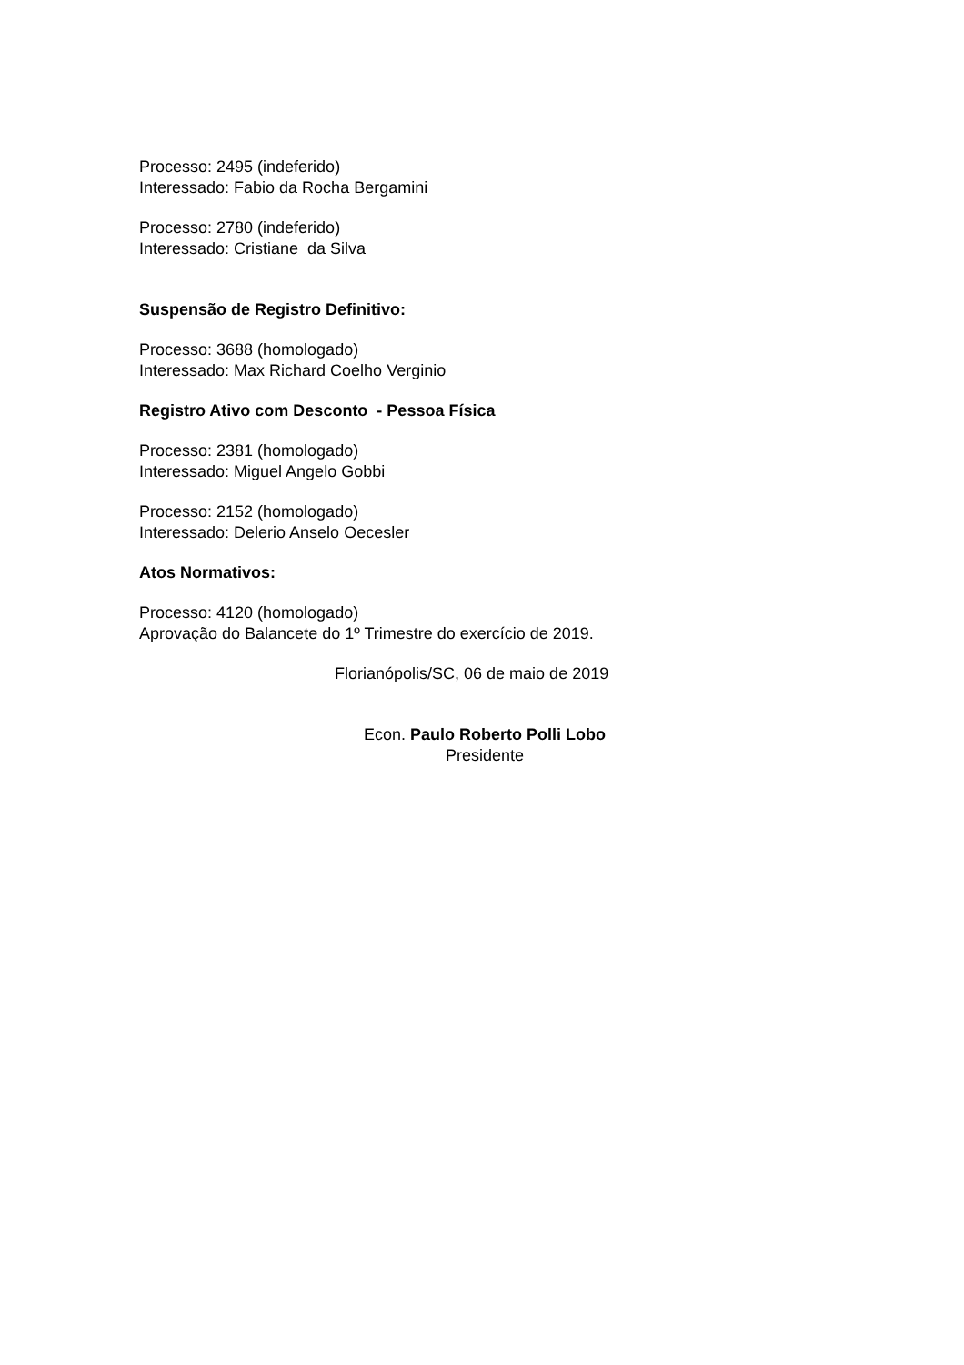Processo: 2495 (indeferido)
Interessado: Fabio da Rocha Bergamini
Processo: 2780 (indeferido)
Interessado: Cristiane da Silva
Suspensão de Registro Definitivo:
Processo: 3688 (homologado)
Interessado: Max Richard Coelho Verginio
Registro Ativo com Desconto - Pessoa Física
Processo: 2381 (homologado)
Interessado: Miguel Angelo Gobbi
Processo: 2152 (homologado)
Interessado: Delerio Anselo Oecesler
Atos Normativos:
Processo: 4120 (homologado)
Aprovação do Balancete do 1º Trimestre do exercício de 2019.
Florianópolis/SC, 06 de maio de 2019
Econ. Paulo Roberto Polli Lobo
Presidente